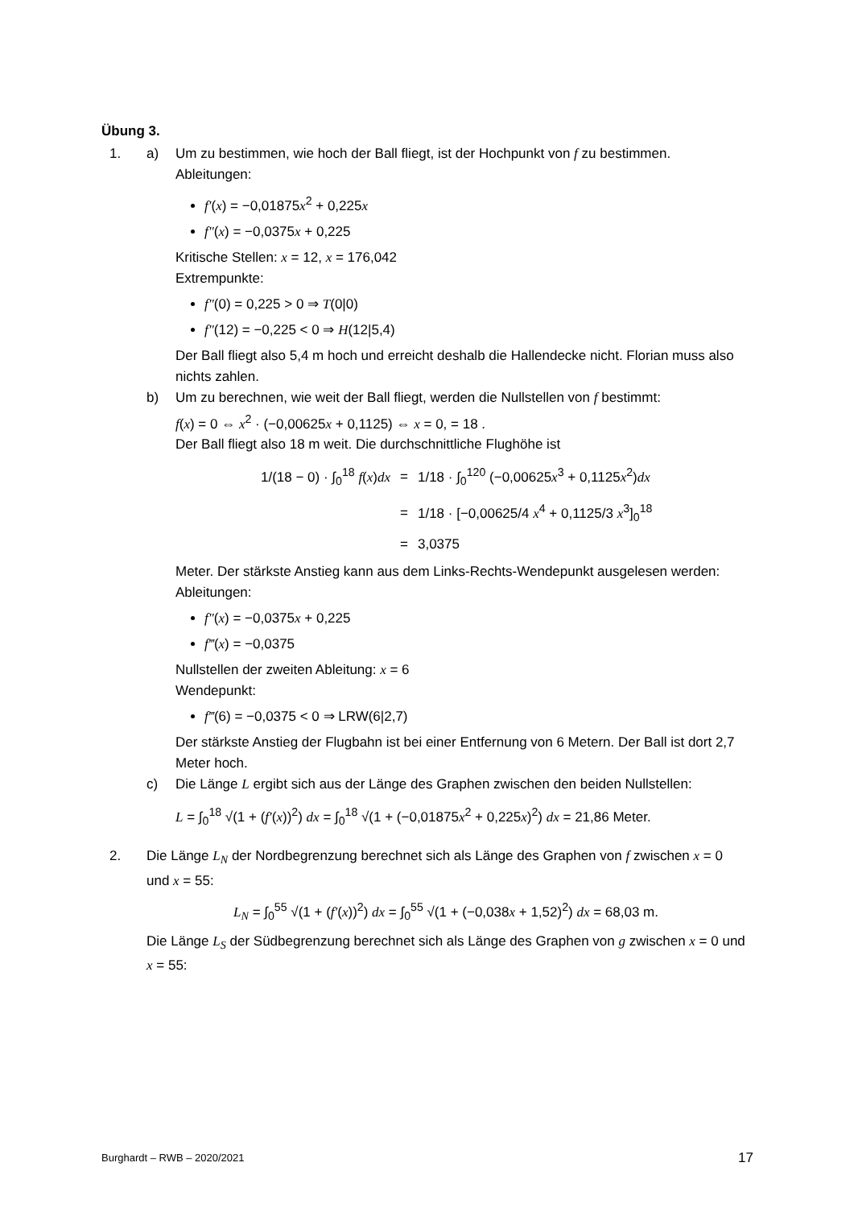Übung 3.
1. a) Um zu bestimmen, wie hoch der Ball fliegt, ist der Hochpunkt von f zu bestimmen.
Ableitungen:
f′(x) = −0,01875x<sup>2</sup> + 0,225x
f″(x) = −0,0375x + 0,225
Kritische Stellen: x = 12, x = 176,042
Extrempunkte:
f″(0) = 0,225 > 0 ⇒ T(0|0)
f″(12) = −0,225 < 0 ⇒ H(12|5,4)
Der Ball fliegt also 5,4 m hoch und erreicht deshalb die Hallendecke nicht. Florian muss also nichts zahlen.
b) Um zu berechnen, wie weit der Ball fliegt, werden die Nullstellen von f bestimmt:
f(x) = 0 ⇔ x<sup>2</sup> · (−0,00625x + 0,1125) ⇔ x = 0, = 18 .
Der Ball fliegt also 18 m weit. Die durchschnittliche Flughöhe ist
| 1/(18 − 0) · ∫<sub>0</sub><sup>18</sup> f ( x ) dx | = | 1/18 · ∫<sub>0</sub><sup>120</sup> (−0,00625 x<sup>3</sup> + 0,1125 x<sup>2</sup>) dx |
| | = | 1/18 · [−0,00625/4 x<sup>4</sup> + 0,1125/3 x<sup>3</sup>]<sub>0</sub><sup>18</sup> |
| | = | 3,0375 |
Meter. Der stärkste Anstieg kann aus dem Links-Rechts-Wendepunkt ausgelesen werden:
Ableitungen:
f″(x) = −0,0375x + 0,225
f‴(x) = −0,0375
Nullstellen der zweiten Ableitung: x = 6
Wendepunkt:
f‴(6) = −0,0375 < 0 ⇒ LRW(6|2,7)
Der stärkste Anstieg der Flugbahn ist bei einer Entfernung von 6 Metern. Der Ball ist dort 2,7 Meter hoch.
c) Die Länge L ergibt sich aus der Länge des Graphen zwischen den beiden Nullstellen:
L = ∫<sub>0</sub><sup>18</sup> √(1 + (f′(x))<sup>2</sup>) dx = ∫<sub>0</sub><sup>18</sup> √(1 + (−0,01875x<sup>2</sup> + 0,225x)<sup>2</sup>) dx = 21,86 Meter.
2. Die Länge L<sub>N</sub> der Nordbegrenzung berechnet sich als Länge des Graphen von f zwischen x = 0 und x = 55:
L<sub>N</sub> = ∫<sub>0</sub><sup>55</sup> √(1 + (f′(x))<sup>2</sup>) dx = ∫<sub>0</sub><sup>55</sup> √(1 + (−0,038x + 1,52)<sup>2</sup>) dx = 68,03 m.
Die Länge L<sub>S</sub> der Südbegrenzung berechnet sich als Länge des Graphen von g zwischen x = 0 und x = 55:
Burghardt – RWB – 2020/2021 17